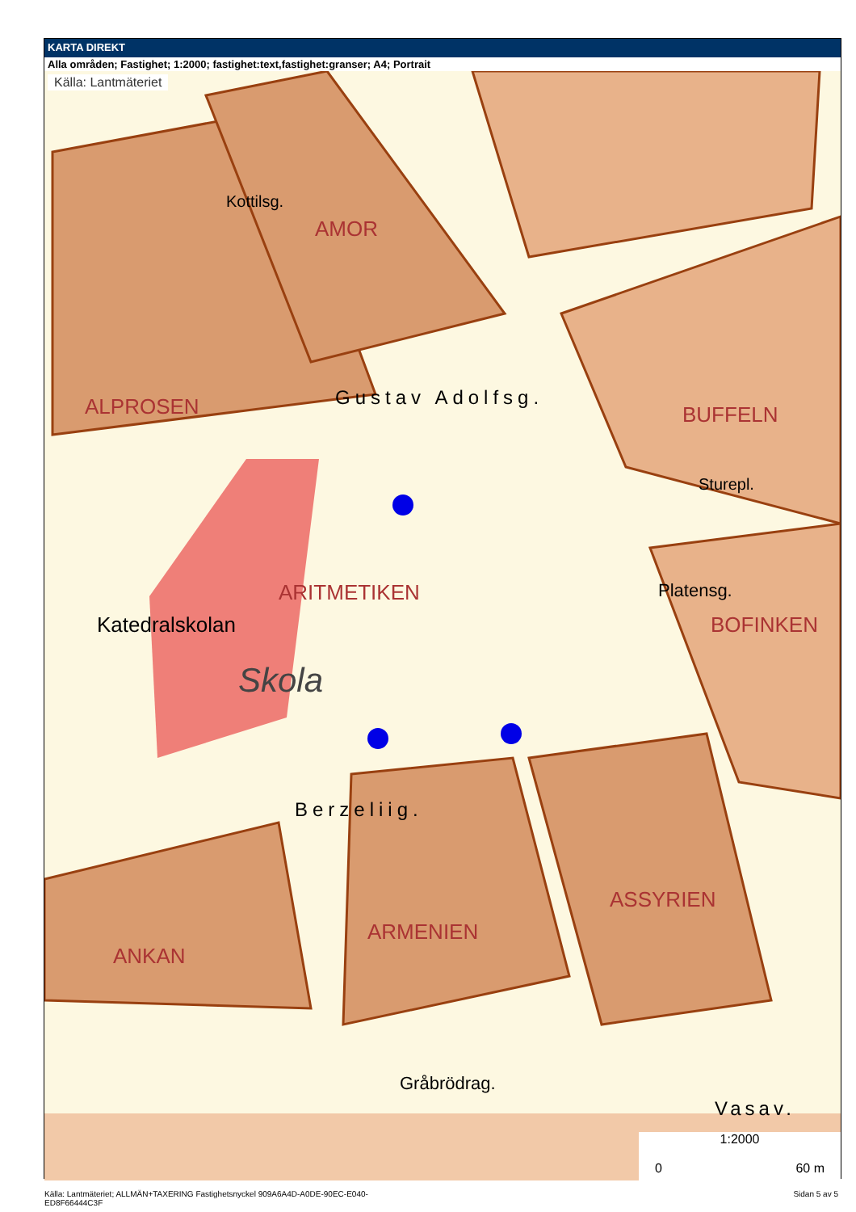KARTA DIREKT
Alla områden; Fastighet; 1:2000; fastighet:text,fastighet:granser; A4; Portrait
Källa: Lantmäteriet
ALPROSEN
AMOR
BUFFELN
ARITMETIKEN
BOFINKEN
ARMENIEN
ASSYRIEN
ANKAN
Katedralskolan
Skola
Gustav Adolfsg.
Berzeliig.
Platensg.
Gråbrödrag.
Vasav.
Kottilsg.
Sturepl.
1:2000
0 60 m
Källa: Lantmäteriet; ALLMÄN+TAXERING Fastighetsnyckel 909A6A4D-A0DE-90EC-E040-
ED8F66444C3F Sidan 5 av 5